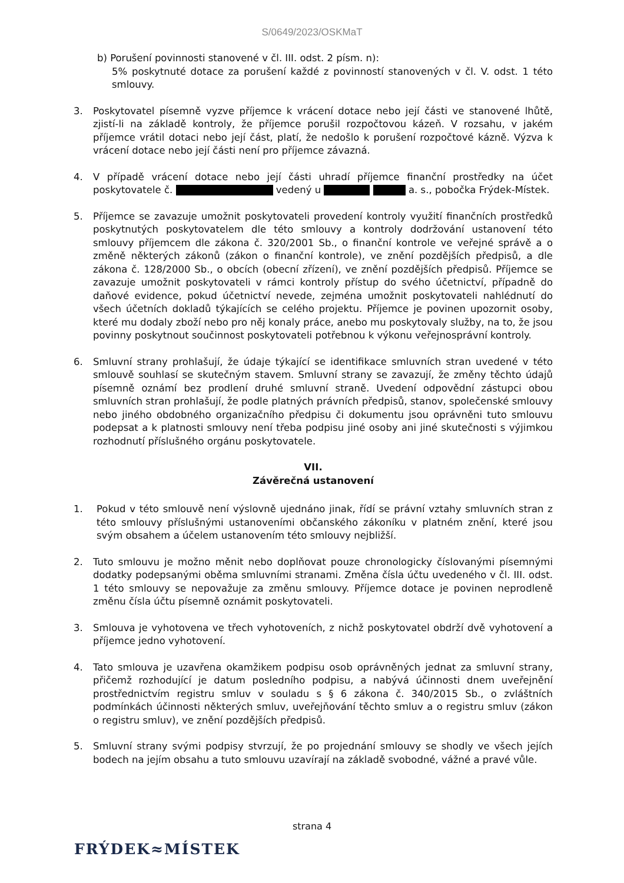S/0649/2023/OSKMaT
b) Porušení povinnosti stanovené v čl. III. odst. 2 písm. n):
5% poskytnuté dotace za porušení každé z povinností stanovených v čl. V. odst. 1 této smlouvy.
3. Poskytovatel písemně vyzve příjemce k vrácení dotace nebo její části ve stanovené lhůtě, zjistí-li na základě kontroly, že příjemce porušil rozpočtovou kázeň. V rozsahu, v jakém příjemce vrátil dotaci nebo její část, platí, že nedošlo k porušení rozpočtové kázně. Výzva k vrácení dotace nebo její části není pro příjemce závazná.
4. V případě vrácení dotace nebo její části uhradí příjemce finanční prostředky na účet poskytovatele č. vedený u a. s., pobočka Frýdek-Místek.
5. Příjemce se zavazuje umožnit poskytovateli provedení kontroly využití finančních prostředků poskytnutých poskytovatelem dle této smlouvy a kontroly dodržování ustanovení této smlouvy příjemcem dle zákona č. 320/2001 Sb., o finanční kontrole ve veřejné správě a o změně některých zákonů (zákon o finanční kontrole), ve znění pozdějších předpisů, a dle zákona č. 128/2000 Sb., o obcích (obecní zřízení), ve znění pozdějších předpisů. Příjemce se zavazuje umožnit poskytovateli v rámci kontroly přístup do svého účetnictví, případně do daňové evidence, pokud účetnictví nevede, zejména umožnit poskytovateli nahlédnutí do všech účetních dokladů týkajících se celého projektu. Příjemce je povinen upozornit osoby, které mu dodaly zboží nebo pro něj konaly práce, anebo mu poskytovaly služby, na to, že jsou povinny poskytnout součinnost poskytovateli potřebnou k výkonu veřejnosprávní kontroly.
6. Smluvní strany prohlašují, že údaje týkající se identifikace smluvních stran uvedené v této smlouvě souhlasí se skutečným stavem. Smluvní strany se zavazují, že změny těchto údajů písemně oznámí bez prodlení druhé smluvní straně. Uvedení odpovědní zástupci obou smluvních stran prohlašují, že podle platných právních předpisů, stanov, společenské smlouvy nebo jiného obdobného organizačního předpisu či dokumentu jsou oprávněni tuto smlouvu podepsat a k platnosti smlouvy není třeba podpisu jiné osoby ani jiné skutečnosti s výjimkou rozhodnutí příslušného orgánu poskytovatele.
VII.
Závěrečná ustanovení
1. Pokud v této smlouvě není výslovně ujednáno jinak, řídí se právní vztahy smluvních stran z této smlouvy příslušnými ustanoveními občanského zákoníku v platném znění, které jsou svým obsahem a účelem ustanovením této smlouvy nejbližší.
2. Tuto smlouvu je možno měnit nebo doplňovat pouze chronologicky číslovanými písemnými dodatky podepsanými oběma smluvními stranami. Změna čísla účtu uvedeného v čl. III. odst. 1 této smlouvy se nepovažuje za změnu smlouvy. Příjemce dotace je povinen neprodleně změnu čísla účtu písemně oznámit poskytovateli.
3. Smlouva je vyhotovena ve třech vyhotoveních, z nichž poskytovatel obdrží dvě vyhotovení a příjemce jedno vyhotovení.
4. Tato smlouva je uzavřena okamžikem podpisu osob oprávněných jednat za smluvní strany, přičemž rozhodující je datum posledního podpisu, a nabývá účinnosti dnem uveřejnění prostřednictvím registru smluv v souladu s § 6 zákona č. 340/2015 Sb., o zvláštních podmínkách účinnosti některých smluv, uveřejňování těchto smluv a o registru smluv (zákon o registru smluv), ve znění pozdějších předpisů.
5. Smluvní strany svými podpisy stvrzují, že po projednání smlouvy se shodly ve všech jejích bodech na jejím obsahu a tuto smlouvu uzavírají na základě svobodné, vážné a pravé vůle.
strana 4
FRÝDEK≈MÍSTEK